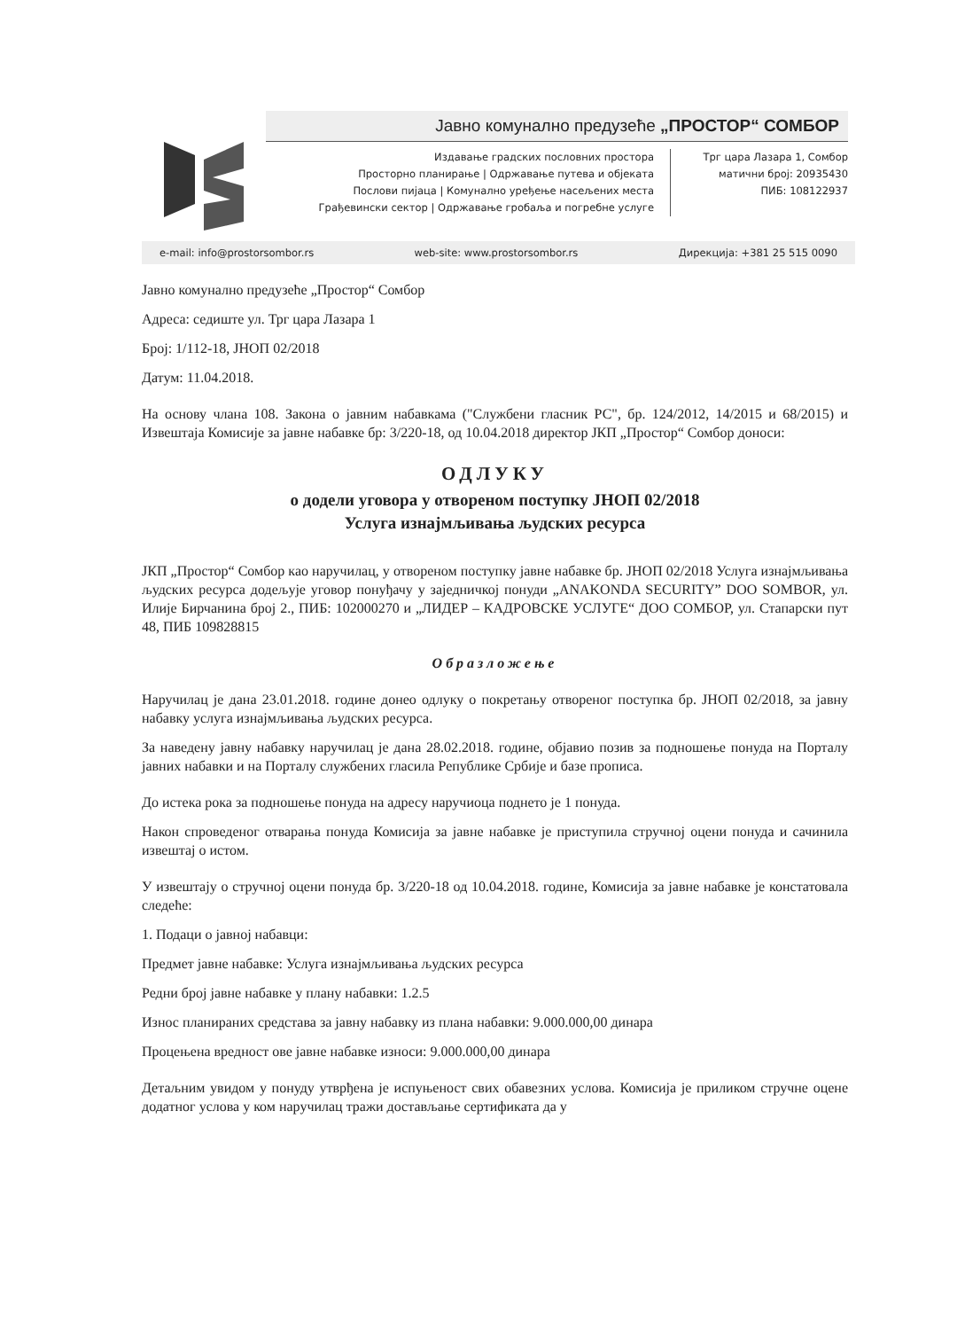Јавно комунално предузеће „ПРОСТОР“ СОМБОР
Издавање градских пословних простора
Просторно планирање | Одржавање путева и објеката
Послови пијаца | Комунално уређење насељених места
Грађевински сектор | Одржавање гробаља и погребне услуге
Трг цара Лазара 1, Сомбор
матични број: 20935430
ПИБ: 108122937
e-mail: info@prostorsombor.rs web-site: www.prostorsombor.rs Дирекција: +381 25 515 0090
Јавно комунално предузеће „Простор“ Сомбор
Адреса: седиште ул. Трг цара Лазара 1
Број: 1/112-18, ЈНОП 02/2018
Датум: 11.04.2018.
На основу члана 108. Закона о јавним набавкама ("Службени гласник РС", бр. 124/2012, 14/2015 и 68/2015) и Извештаја Комисије за јавне набавке бр: 3/220-18, од 10.04.2018 директор ЈКП „Простор“ Сомбор доноси:
ОДЛУКУ
о додели уговора у отвореном поступку ЈНОП 02/2018
Услуга изнајмљивања људских ресурса
ЈКП „Простор“ Сомбор као наручилац, у отвореном поступку јавне набавке бр. ЈНОП 02/2018 Услуга изнајмљивања људских ресурса додељује уговор понуђачу у заједничкој понуди „ANAKONDA SECURITY” DOO SOMBOR, ул. Илије Бирчанина број 2., ПИБ: 102000270 и „ЛИДЕР – КАДРОВСКЕ УСЛУГЕ“ ДОО СОМБОР, ул. Стапарски пут 48, ПИБ 109828815
Образложење
Наручилац је дана 23.01.2018. године донео одлуку о покретању отвореног поступка бр. ЈНОП 02/2018, за јавну набавку услуга изнајмљивања људских ресурса.
За наведену јавну набавку наручилац је дана 28.02.2018. године, објавио позив за подношење понуда на Порталу јавних набавки и на Порталу службених гласила Републике Србије и базе прописа.
До истека рока за подношење понуда на адресу наручиоца поднето је 1 понуда.
Након спроведеног отварања понуда Комисија за јавне набавке је приступила стручној оцени понуда и сачинила извештај о истом.
У извештају о стручној оцени понуда бр. 3/220-18 од 10.04.2018. године, Комисија за јавне набавке је констатовала следеће:
1. Подаци о јавној набавци:
Предмет јавне набавке: Услуга изнајмљивања људских ресурса
Редни број јавне набавке у плану набавки: 1.2.5
Износ планираних средстава за јавну набавку из плана набавки: 9.000.000,00 динара
Процењена вредност ове јавне набавке износи: 9.000.000,00 динара
Детаљним увидом у понуду утврђена је испуњеност свих обавезних услова. Комисија је приликом стручне оцене додатног услова у ком наручилац тражи достављање сертификата да у